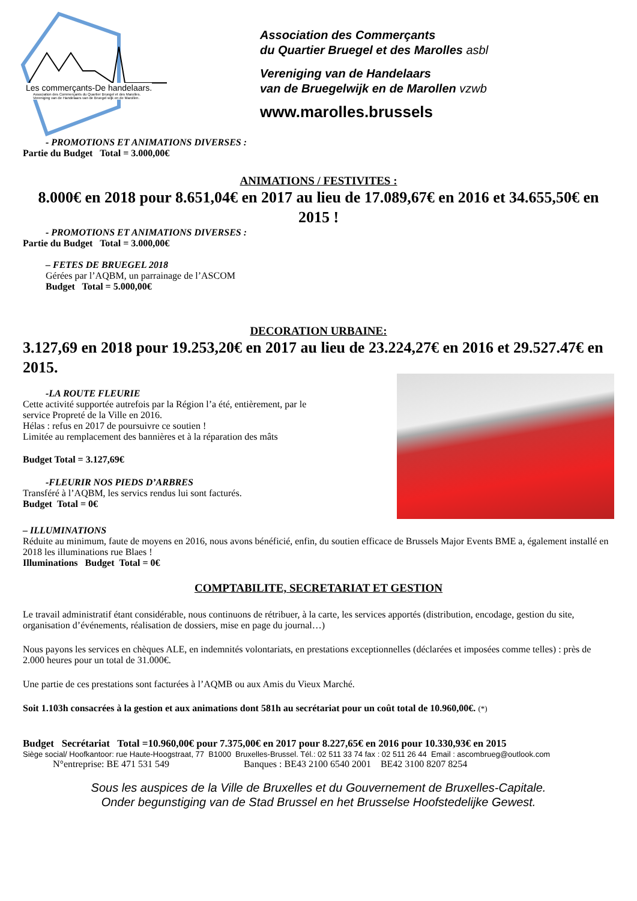Les commerçants-De handelaars.
Association des Commerçants du Quartier Bruegel et des Marolles.
Vereniging van de Handelaars van de Bruegel wijk en de Marollen.
Association des Commerçants
du Quartier Bruegel et des Marolles asbl
Vereniging van de Handelaars
van de Bruegelwijk en de Marollen vzwb
www.marolles.brussels
- PROMOTIONS ET ANIMATIONS DIVERSES :
Partie du Budget Total = 3.000,00€
ANIMATIONS / FESTIVITES :
8.000€ en 2018 pour 8.651,04€ en 2017 au lieu de 17.089,67€ en 2016 et 34.655,50€ en 2015 !
- PROMOTIONS ET ANIMATIONS DIVERSES :
Partie du Budget Total = 3.000,00€
– FETES DE BRUEGEL 2018
Gérées par l’AQBM, un parrainage de l’ASCOM
Budget Total = 5.000,00€
DECORATION URBAINE:
3.127,69 en 2018 pour 19.253,20€ en 2017 au lieu de 23.224,27€ en 2016 et 29.527.47€ en 2015.
-LA ROUTE FLEURIE
Cette activité supportée autrefois par la Région l’a été, entièrement, par le
service Propreté de la Ville en 2016.
Hélas : refus en 2017 de poursuivre ce soutien !
Limitée au remplacement des bannières et à la réparation des mâts
Budget Total = 3.127,69€
-FLEURIR NOS PIEDS D’ARBRES
Transféré à l’AQBM, les servics rendus lui sont facturés.
Budget Total = 0€
– ILLUMINATIONS
Réduite au minimum, faute de moyens en 2016, nous avons bénéficié, enfin, du soutien efficace de Brussels Major Events BME a, également installé en 2018 les illuminations rue Blaes !
Illuminations Budget Total = 0€
COMPTABILITE, SECRETARIAT ET GESTION
Le travail administratif étant considérable, nous continuons de rétribuer, à la carte, les services apportés (distribution, encodage, gestion du site, organisation d’événements, réalisation de dossiers, mise en page du journal…)
Nous payons les services en chèques ALE, en indemnités volontariats, en prestations exceptionnelles (déclarées et imposées comme telles) : près de 2.000 heures pour un total de 31.000€.
Une partie de ces prestations sont facturées à l’AQMB ou aux Amis du Vieux Marché.
Soit 1.103h consacrées à la gestion et aux animations dont 581h au secrétariat pour un coût total de 10.960,00€. (*)
Budget Secrétariat Total =10.960,00€ pour 7.375,00€ en 2017 pour 8.227,65€ en 2016 pour 10.330,93€ en 2015
Siège social/ Hoofkantoor: rue Haute-Hoogstraat, 77 B1000 Bruxelles-Brussel. Tél.: 02 511 33 74 fax : 02 511 26 44 Email : ascombrueg@outlook.com
N°entreprise: BE 471 531 549 Banques : BE43 2100 6540 2001 BE42 3100 8207 8254
Sous les auspices de la Ville de Bruxelles et du Gouvernement de Bruxelles-Capitale.
Onder begunstiging van de Stad Brussel en het Brusselse Hoofstedelijke Gewest.